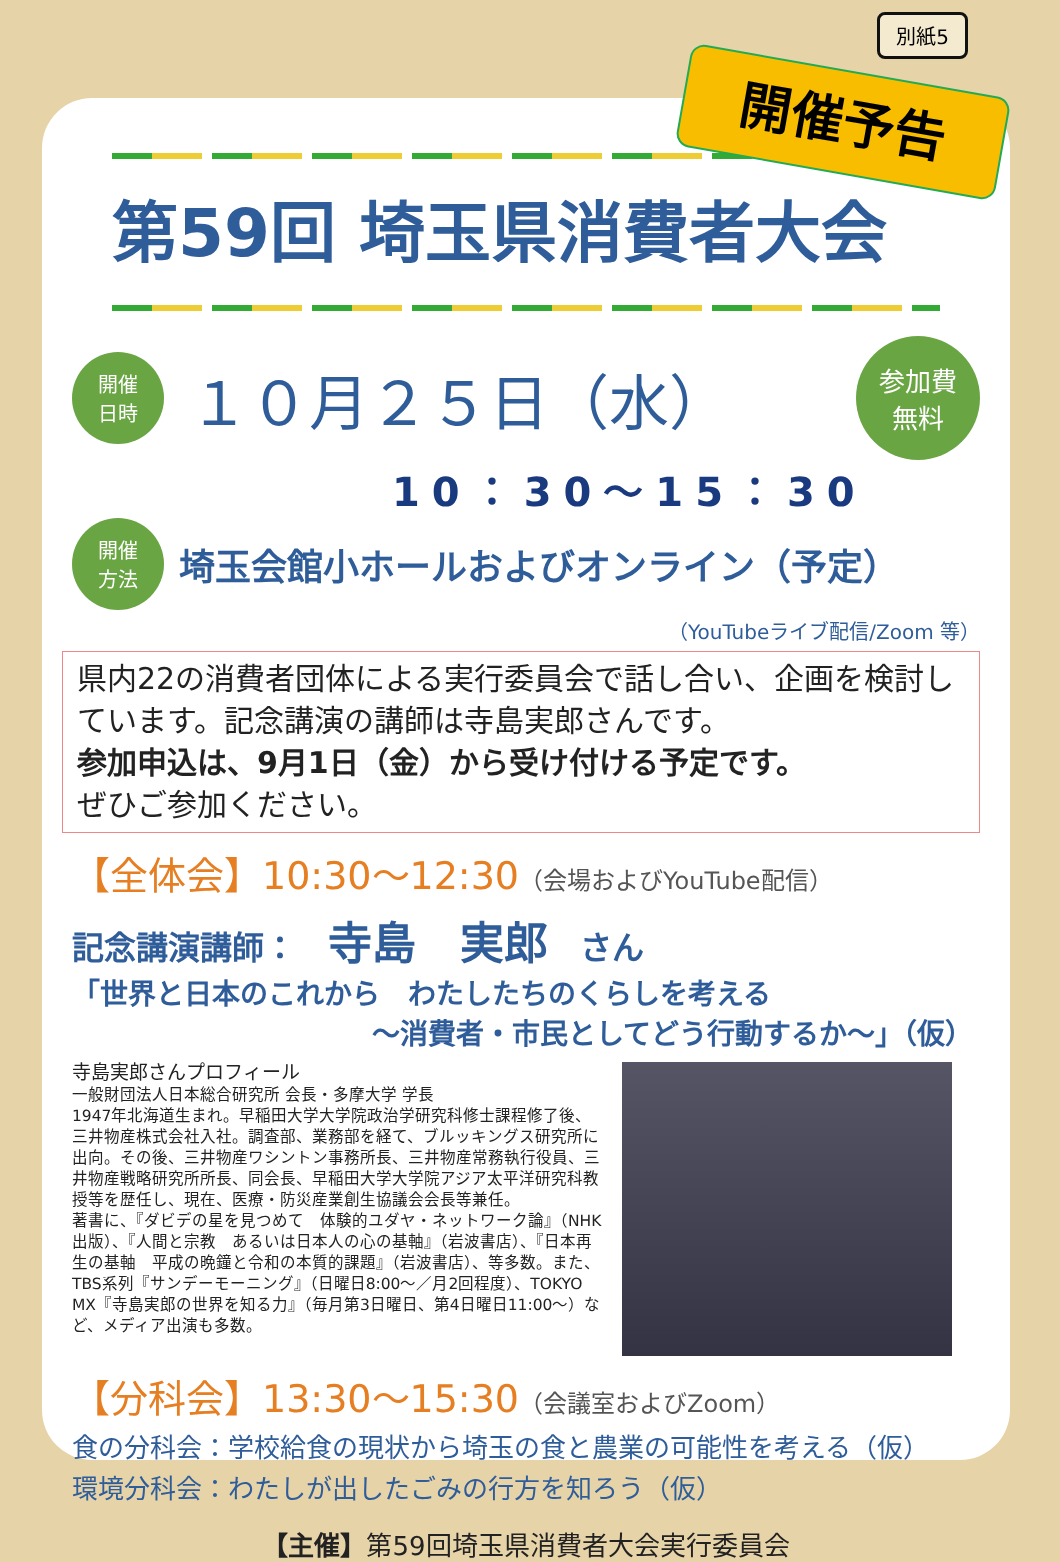別紙5
第59回 埼玉県消費者大会
開催
日時
１０月２５日（水）
参加費
無料
10：30～15：30
開催
方法
埼玉会館小ホールおよびオンライン（予定）
（YouTubeライブ配信/Zoom 等）
県内22の消費者団体による実行委員会で話し合い、企画を検討しています。記念講演の講師は寺島実郎さんです。
参加申込は、9月1日（金）から受け付ける予定です。
ぜひご参加ください。
【全体会】10:30～12:30（会場およびYouTube配信）
記念講演講師：　寺島　実郎　さん
「世界と日本のこれから　わたしたちのくらしを考える
～消費者・市民としてどう行動するか～」（仮）
寺島実郎さんプロフィール
一般財団法人日本総合研究所 会長・多摩大学 学長
1947年北海道生まれ。早稲田大学大学院政治学研究科修士課程修了後、三井物産株式会社入社。調査部、業務部を経て、ブルッキングス研究所に出向。その後、三井物産ワシントン事務所長、三井物産常務執行役員、三井物産戦略研究所所長、同会長、早稲田大学大学院アジア太平洋研究科教授等を歴任し、現在、医療・防災産業創生協議会会長等兼任。
著書に、『ダビデの星を見つめて　体験的ユダヤ・ネットワーク論』（NHK出版）、『人間と宗教　あるいは日本人の心の基軸』（岩波書店）、『日本再生の基軸　平成の晩鐘と令和の本質的課題』（岩波書店）、等多数。また、TBS系列『サンデーモーニング』（日曜日8:00～／月2回程度）、TOKYO MX『寺島実郎の世界を知る力』（毎月第3日曜日、第4日曜日11:00～）など、メディア出演も多数。
【分科会】13:30～15:30（会議室およびZoom）
食の分科会：学校給食の現状から埼玉の食と農業の可能性を考える（仮）
環境分科会：わたしが出したごみの行方を知ろう（仮）
【主催】第59回埼玉県消費者大会実行委員会
開催予告